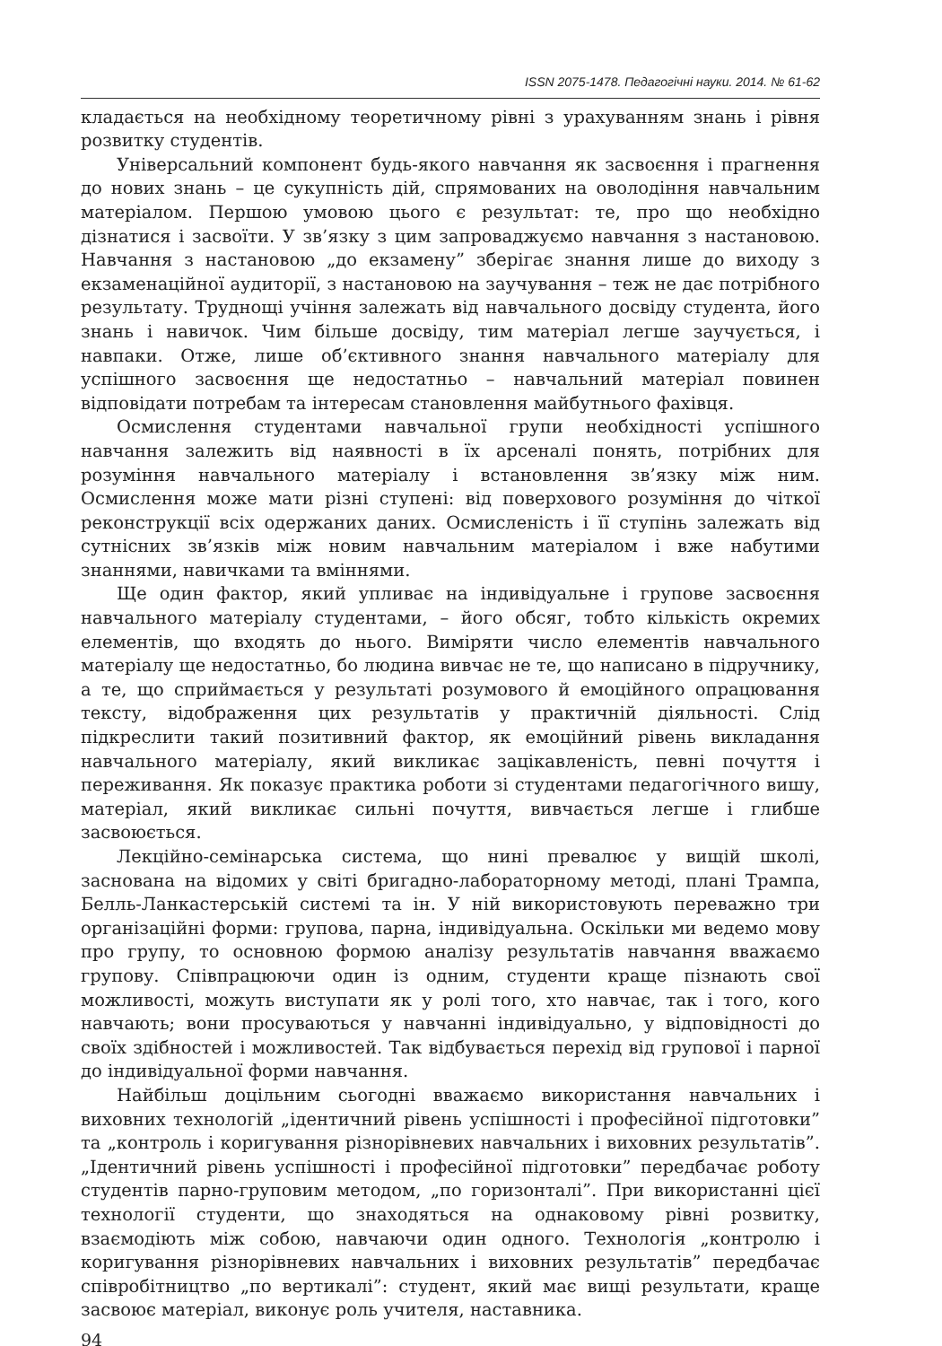ISSN 2075-1478. Педагогічні науки. 2014. № 61-62
кладається на необхідному теоретичному рівні з урахуванням знань і рівня розвитку студентів.
Універсальний компонент будь-якого навчання як засвоєння і прагнення до нових знань – це сукупність дій, спрямованих на оволодіння навчальним матеріалом. Першою умовою цього є результат: те, про що необхідно дізнатися і засвоїти. У зв’язку з цим запроваджуємо навчання з настановою. Навчання з настановою „до екзамену” зберігає знання лише до виходу з екзаменаційної аудиторії, з настановою на заучування – теж не дає потрібного результату. Труднощі учіння залежать від навчального досвіду студента, його знань і навичок. Чим більше досвіду, тим матеріал легше заучується, і навпаки. Отже, лише об’єктивного знання навчального матеріалу для успішного засвоєння ще недостатньо – навчальний матеріал повинен відповідати потребам та інтересам становлення майбутнього фахівця.
Осмислення студентами навчальної групи необхідності успішного навчання залежить від наявності в їх арсеналі понять, потрібних для розуміння навчального матеріалу і встановлення зв’язку між ним. Осмислення може мати різні ступені: від поверхового розуміння до чіткої реконструкції всіх одержаних даних. Осмисленість і її ступінь залежать від сутнісних зв’язків між новим навчальним матеріалом і вже набутими знаннями, навичками та вміннями.
Ще один фактор, який упливає на індивідуальне і групове засвоєння навчального матеріалу студентами, – його обсяг, тобто кількість окремих елементів, що входять до нього. Виміряти число елементів навчального матеріалу ще недостатньо, бо людина вивчає не те, що написано в підручнику, а те, що сприймається у результаті розумового й емоційного опрацювання тексту, відображення цих результатів у практичній діяльності. Слід підкреслити такий позитивний фактор, як емоційний рівень викладання навчального матеріалу, який викликає зацікавленість, певні почуття і переживання. Як показує практика роботи зі студентами педагогічного вишу, матеріал, який викликає сильні почуття, вивчається легше і глибше засвоюється.
Лекційно-семінарська система, що нині превалює у вищій школі, заснована на відомих у світі бригадно-лабораторному методі, плані Трампа, Белль-Ланкастерській системі та ін. У ній використовують переважно три організаційні форми: групова, парна, індивідуальна. Оскільки ми ведемо мову про групу, то основною формою аналізу результатів навчання вважаємо групову. Співпрацюючи один із одним, студенти краще пізнають свої можливості, можуть виступати як у ролі того, хто навчає, так і того, кого навчають; вони просуваються у навчанні індивідуально, у відповідності до своїх здібностей і можливостей. Так відбувається перехід від групової і парної до індивідуальної форми навчання.
Найбільш доцільним сьогодні вважаємо використання навчальних і виховних технологій „ідентичний рівень успішності і професійної підготовки” та „контроль і коригування різнорівневих навчальних і виховних результатів”. „Ідентичний рівень успішності і професійної підготовки” передбачає роботу студентів парно-груповим методом, „по горизонталі”. При використанні цієї технології студенти, що знаходяться на однаковому рівні розвитку, взаємодіють між собою, навчаючи один одного. Технологія „контролю і коригування різнорівневих навчальних і виховних результатів” передбачає співробітництво „по вертикалі”: студент, який має вищі результати, краще засвоює матеріал, виконує роль учителя, наставника.
94